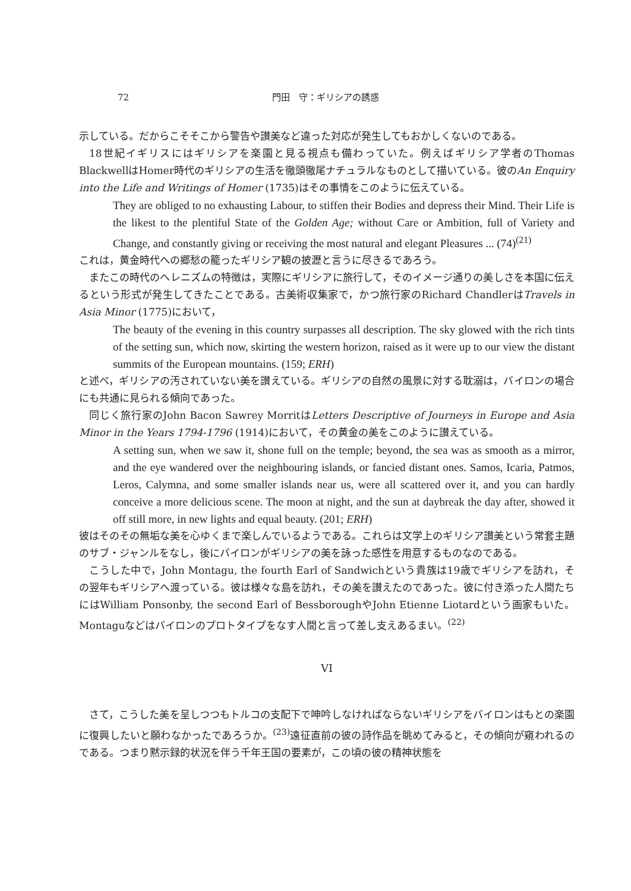72 門田　守：ギリシアの誘惑
示している。だからこそそこから警告や讃美など違った対応が発生してもおかしくないのである。
18世紀イギリスにはギリシアを楽園と見る視点も備わっていた。例えばギリシア学者のThomas BlackwellはHomer時代のギリシアの生活を徹頭徹尾ナチュラルなものとして描いている。彼のAn Enquiry into the Life and Writings of Homer (1735)はその事情をこのように伝えている。
They are obliged to no exhausting Labour, to stiffen their Bodies and depress their Mind. Their Life is the likest to the plentiful State of the Golden Age; without Care or Ambition, full of Variety and Change, and constantly giving or receiving the most natural and elegant Pleasures ... (74)<sup>(21)</sup>
これは，黄金時代への郷愁の籠ったギリシア観の披瀝と言うに尽きるであろう。
またこの時代のヘレニズムの特徴は，実際にギリシアに旅行して，そのイメージ通りの美しさを本国に伝えるという形式が発生してきたことである。古美術収集家で，かつ旅行家のRichard ChandlerはTravels in Asia Minor (1775)において，
The beauty of the evening in this country surpasses all description. The sky glowed with the rich tints of the setting sun, which now, skirting the western horizon, raised as it were up to our view the distant summits of the European mountains. (159; ERH)
と述べ，ギリシアの汚されていない美を讃えている。ギリシアの自然の風景に対する耽溺は，バイロンの場合にも共通に見られる傾向であった。
同じく旅行家のJohn Bacon Sawrey MorritはLetters Descriptive of Journeys in Europe and Asia Minor in the Years 1794-1796 (1914)において，その黄金の美をこのように讃えている。
A setting sun, when we saw it, shone full on the temple; beyond, the sea was as smooth as a mirror, and the eye wandered over the neighbouring islands, or fancied distant ones. Samos, Icaria, Patmos, Leros, Calymna, and some smaller islands near us, were all scattered over it, and you can hardly conceive a more delicious scene. The moon at night, and the sun at daybreak the day after, showed it off still more, in new lights and equal beauty. (201; ERH)
彼はそのその無垢な美を心ゆくまで楽しんでいるようである。これらは文学上のギリシア讃美という常套主題のサブ・ジャンルをなし，後にバイロンがギリシアの美を詠った感性を用意するものなのである。
こうした中で，John Montagu, the fourth Earl of Sandwichという貴族は19歳でギリシアを訪れ，その翌年もギリシアへ渡っている。彼は様々な島を訪れ，その美を讃えたのであった。彼に付き添った人間たちにはWilliam Ponsonby, the second Earl of BessboroughやJohn Etienne Liotardという画家もいた。Montaguなどはバイロンのプロトタイプをなす人間と言って差し支えあるまい。<sup>(22)</sup>
VI
さて，こうした美を呈しつつもトルコの支配下で呻吟しなければならないギリシアをバイロンはもとの楽園に復興したいと願わなかったであろうか。<sup>(23)</sup>遠征直前の彼の詩作品を眺めてみると，その傾向が窺われるのである。つまり黙示録的状況を伴う千年王国の要素が，この頃の彼の精神状態を